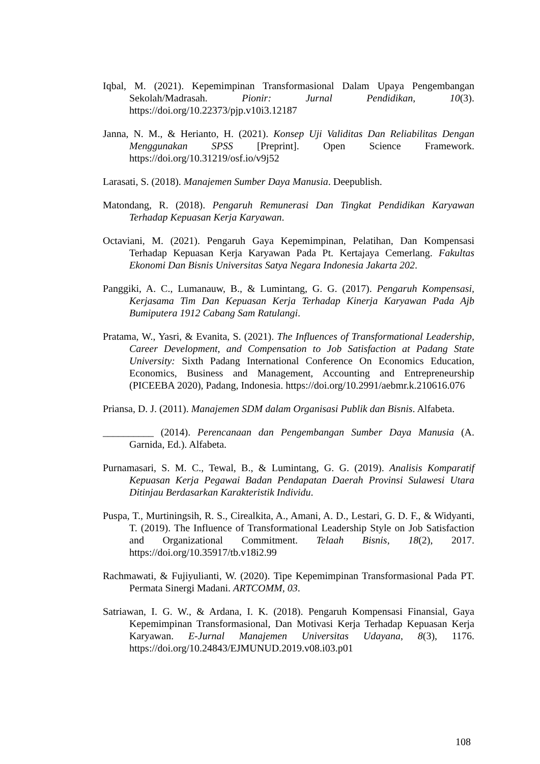Iqbal, M. (2021). Kepemimpinan Transformasional Dalam Upaya Pengembangan Sekolah/Madrasah. Pionir: Jurnal Pendidikan, 10(3). https://doi.org/10.22373/pjp.v10i3.12187
Janna, N. M., & Herianto, H. (2021). Konsep Uji Validitas Dan Reliabilitas Dengan Menggunakan SPSS [Preprint]. Open Science Framework. https://doi.org/10.31219/osf.io/v9j52
Larasati, S. (2018). Manajemen Sumber Daya Manusia. Deepublish.
Matondang, R. (2018). Pengaruh Remunerasi Dan Tingkat Pendidikan Karyawan Terhadap Kepuasan Kerja Karyawan.
Octaviani, M. (2021). Pengaruh Gaya Kepemimpinan, Pelatihan, Dan Kompensasi Terhadap Kepuasan Kerja Karyawan Pada Pt. Kertajaya Cemerlang. Fakultas Ekonomi Dan Bisnis Universitas Satya Negara Indonesia Jakarta 202.
Panggiki, A. C., Lumanauw, B., & Lumintang, G. G. (2017). Pengaruh Kompensasi, Kerjasama Tim Dan Kepuasan Kerja Terhadap Kinerja Karyawan Pada Ajb Bumiputera 1912 Cabang Sam Ratulangi.
Pratama, W., Yasri, & Evanita, S. (2021). The Influences of Transformational Leadership, Career Development, and Compensation to Job Satisfaction at Padang State University: Sixth Padang International Conference On Economics Education, Economics, Business and Management, Accounting and Entrepreneurship (PICEEBA 2020), Padang, Indonesia. https://doi.org/10.2991/aebmr.k.210616.076
Priansa, D. J. (2011). Manajemen SDM dalam Organisasi Publik dan Bisnis. Alfabeta.
__________ (2014). Perencanaan dan Pengembangan Sumber Daya Manusia (A. Garnida, Ed.). Alfabeta.
Purnamasari, S. M. C., Tewal, B., & Lumintang, G. G. (2019). Analisis Komparatif Kepuasan Kerja Pegawai Badan Pendapatan Daerah Provinsi Sulawesi Utara Ditinjau Berdasarkan Karakteristik Individu.
Puspa, T., Murtiningsih, R. S., Cirealkita, A., Amani, A. D., Lestari, G. D. F., & Widyanti, T. (2019). The Influence of Transformational Leadership Style on Job Satisfaction and Organizational Commitment. Telaah Bisnis, 18(2), 2017. https://doi.org/10.35917/tb.v18i2.99
Rachmawati, & Fujiyulianti, W. (2020). Tipe Kepemimpinan Transformasional Pada PT. Permata Sinergi Madani. ARTCOMM, 03.
Satriawan, I. G. W., & Ardana, I. K. (2018). Pengaruh Kompensasi Finansial, Gaya Kepemimpinan Transformasional, Dan Motivasi Kerja Terhadap Kepuasan Kerja Karyawan. E-Jurnal Manajemen Universitas Udayana, 8(3), 1176. https://doi.org/10.24843/EJMUNUD.2019.v08.i03.p01
108